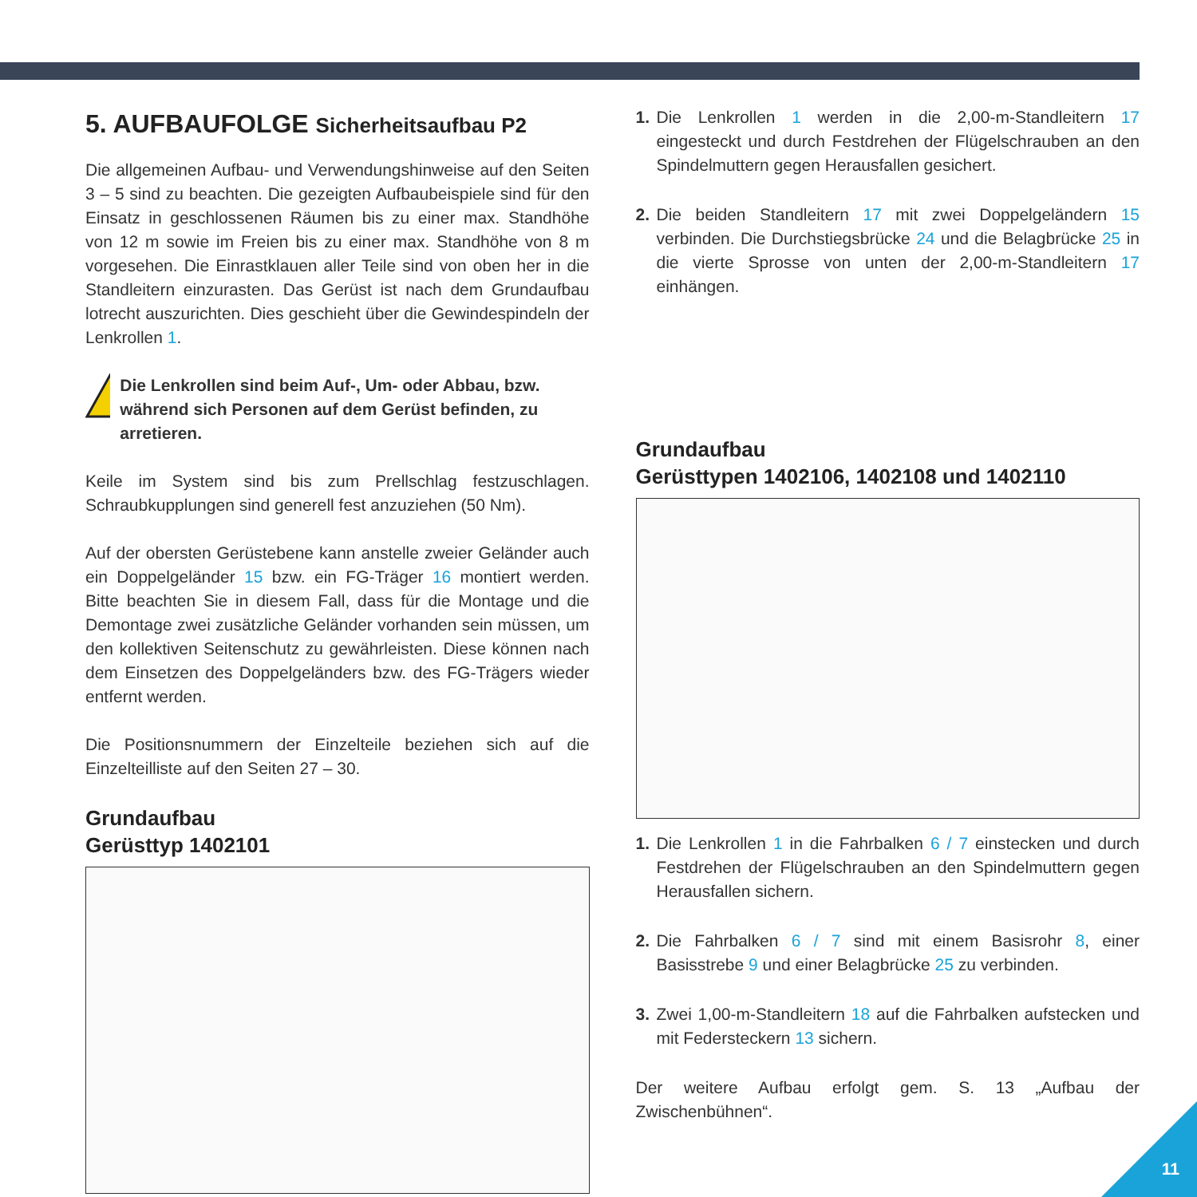5. AUFBAUFOLGE Sicherheitsaufbau P2
Die allgemeinen Aufbau- und Verwendungshinweise auf den Seiten 3 – 5 sind zu beachten. Die gezeigten Aufbaubeispiele sind für den Einsatz in geschlossenen Räumen bis zu einer max. Standhöhe von 12 m sowie im Freien bis zu einer max. Standhöhe von 8 m vorgesehen. Die Einrastklauen aller Teile sind von oben her in die Standleitern einzurasten. Das Gerüst ist nach dem Grundaufbau lotrecht auszurichten. Dies geschieht über die Gewindespindeln der Lenkrollen 1.
Die Lenkrollen sind beim Auf-, Um- oder Abbau, bzw. während sich Personen auf dem Gerüst befinden, zu arretieren.
Keile im System sind bis zum Prellschlag festzuschlagen. Schraubkupplungen sind generell fest anzuziehen (50 Nm).
Auf der obersten Gerüstebene kann anstelle zweier Geländer auch ein Doppelgeländer 15 bzw. ein FG-Träger 16 montiert werden. Bitte beachten Sie in diesem Fall, dass für die Montage und die Demontage zwei zusätzliche Geländer vorhanden sein müssen, um den kollektiven Seitenschutz zu gewährleisten. Diese können nach dem Einsetzen des Doppelgeländers bzw. des FG-Trägers wieder entfernt werden.
Die Positionsnummern der Einzelteile beziehen sich auf die Einzelteilliste auf den Seiten 27 – 30.
Grundaufbau
Gerüsttyp 1402101
1. Die Lenkrollen 1 werden in die 2,00-m-Standleitern 17 eingesteckt und durch Festdrehen der Flügelschrauben an den Spindelmuttern gegen Herausfallen gesichert.
2. Die beiden Standleitern 17 mit zwei Doppelgeländern 15 verbinden. Die Durchstiegsbrücke 24 und die Belagbrücke 25 in die vierte Sprosse von unten der 2,00-m-Standleitern 17 einhängen.
Grundaufbau
Gerüsttypen 1402106, 1402108 und 1402110
1. Die Lenkrollen 1 in die Fahrbalken 6 / 7 einstecken und durch Festdrehen der Flügelschrauben an den Spindelmuttern gegen Herausfallen sichern.
2. Die Fahrbalken 6 / 7 sind mit einem Basisrohr 8, einer Basisstrebe 9 und einer Belagbrücke 25 zu verbinden.
3. Zwei 1,00-m-Standleitern 18 auf die Fahrbalken aufstecken und mit Federsteckern 13 sichern.
Der weitere Aufbau erfolgt gem. S. 13 „Aufbau der Zwischenbühnen“.
11